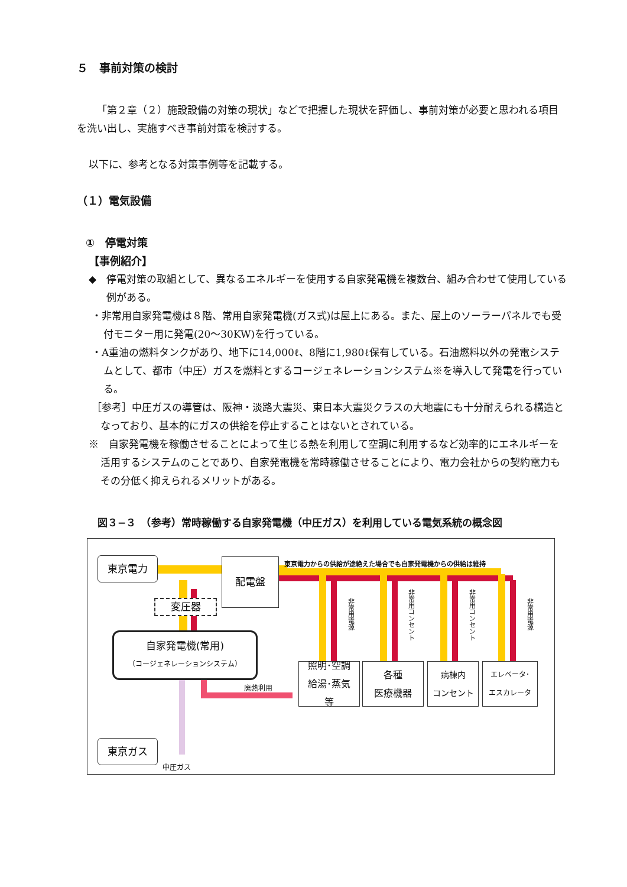５　事前対策の検討
「第２章（２）施設設備の対策の現状」などで把握した現状を評価し、事前対策が必要と思われる項目を洗い出し、実施すべき事前対策を検討する。
以下に、参考となる対策事例等を記載する。
（１）電気設備
①　停電対策
【事例紹介】
◆　停電対策の取組として、異なるエネルギーを使用する自家発電機を複数台、組み合わせて使用している例がある。
・非常用自家発電機は８階、常用自家発電機(ガス式)は屋上にある。また、屋上のソーラーパネルでも受付モニター用に発電(20～30KW)を行っている。
・A重油の燃料タンクがあり、地下に14,000ℓ、8階に1,980ℓ保有している。石油燃料以外の発電システムとして、都市（中圧）ガスを燃料とするコージェネレーションシステム※を導入して発電を行っている。
［参考］中圧ガスの導管は、阪神・淡路大震災、東日本大震災クラスの大地震にも十分耐えられる構造となっており、基本的にガスの供給を停止することはないとされている。
※　自家発電機を稼働させることによって生じる熱を利用して空調に利用するなど効率的にエネルギーを活用するシステムのことであり、自家発電機を常時稼働させることにより、電力会社からの契約電力もその分低く抑えられるメリットがある。
図３−３　（参考）常時稼働する自家発電機（中圧ガス）を利用している電気系統の概念図
東京電力 配電盤
変圧器
自家発電機(常用)
（コージェネレーションシステム）
東京電力からの供給が途絶えた場合でも自家発電機からの供給は維持
非常用電源
非常用コンセント
非常用コンセント
非常用電源
照明･空調
給湯･蒸気
等
各種
医療機器
病棟内
コンセント
エレベータ･
エスカレータ
廃熱利用
東京ガス
中圧ガス